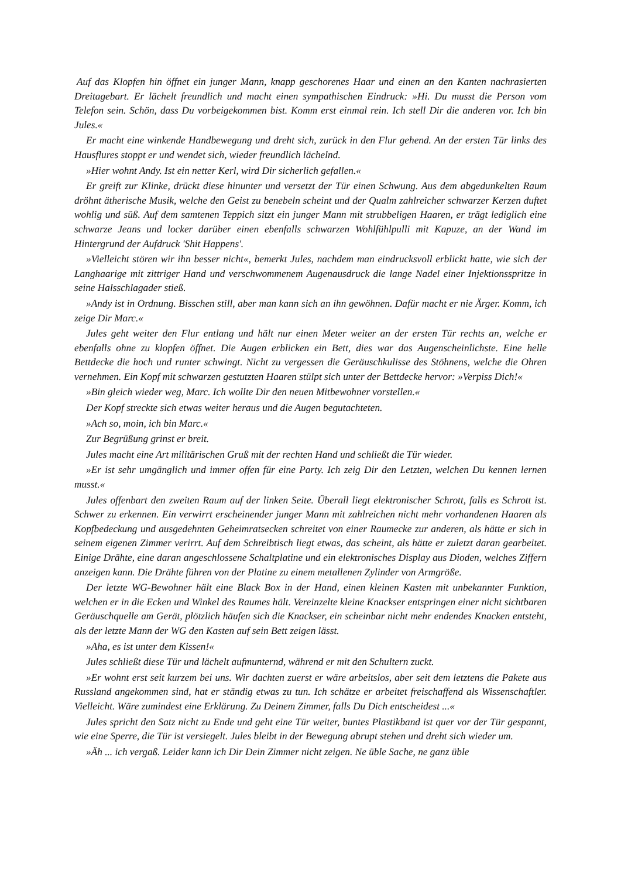Auf das Klopfen hin öffnet ein junger Mann, knapp geschorenes Haar und einen an den Kanten nachrasierten Dreitagebart. Er lächelt freundlich und macht einen sympathischen Eindruck: »Hi. Du musst die Person vom Telefon sein. Schön, dass Du vorbeigekommen bist. Komm erst einmal rein. Ich stell Dir die anderen vor. Ich bin Jules.«
Er macht eine winkende Handbewegung und dreht sich, zurück in den Flur gehend. An der ersten Tür links des Hausflures stoppt er und wendet sich, wieder freundlich lächelnd.
»Hier wohnt Andy. Ist ein netter Kerl, wird Dir sicherlich gefallen.«
Er greift zur Klinke, drückt diese hinunter und versetzt der Tür einen Schwung. Aus dem abgedunkelten Raum dröhnt ätherische Musik, welche den Geist zu benebeln scheint und der Qualm zahlreicher schwarzer Kerzen duftet wohlig und süß. Auf dem samtenen Teppich sitzt ein junger Mann mit strubbeligen Haaren, er trägt lediglich eine schwarze Jeans und locker darüber einen ebenfalls schwarzen Wohlfühlpulli mit Kapuze, an der Wand im Hintergrund der Aufdruck 'Shit Happens'.
»Vielleicht stören wir ihn besser nicht«, bemerkt Jules, nachdem man eindrucksvoll erblickt hatte, wie sich der Langhaarige mit zittriger Hand und verschwommenem Augenausdruck die lange Nadel einer Injektionsspritze in seine Halsschlagader stieß.
»Andy ist in Ordnung. Bisschen still, aber man kann sich an ihn gewöhnen. Dafür macht er nie Ärger. Komm, ich zeige Dir Marc.«
Jules geht weiter den Flur entlang und hält nur einen Meter weiter an der ersten Tür rechts an, welche er ebenfalls ohne zu klopfen öffnet. Die Augen erblicken ein Bett, dies war das Augenscheinlichste. Eine helle Bettdecke die hoch und runter schwingt. Nicht zu vergessen die Geräuschkulisse des Stöhnens, welche die Ohren vernehmen. Ein Kopf mit schwarzen gestutzten Haaren stülpt sich unter der Bettdecke hervor: »Verpiss Dich!«
»Bin gleich wieder weg, Marc. Ich wollte Dir den neuen Mitbewohner vorstellen.«
Der Kopf streckte sich etwas weiter heraus und die Augen begutachteten.
»Ach so, moin, ich bin Marc.«
Zur Begrüßung grinst er breit.
Jules macht eine Art militärischen Gruß mit der rechten Hand und schließt die Tür wieder.
»Er ist sehr umgänglich und immer offen für eine Party. Ich zeig Dir den Letzten, welchen Du kennen lernen musst.«
Jules offenbart den zweiten Raum auf der linken Seite. Überall liegt elektronischer Schrott, falls es Schrott ist. Schwer zu erkennen. Ein verwirrt erscheinender junger Mann mit zahlreichen nicht mehr vorhandenen Haaren als Kopfbedeckung und ausgedehnten Geheimratsecken schreitet von einer Raumecke zur anderen, als hätte er sich in seinem eigenen Zimmer verirrt. Auf dem Schreibtisch liegt etwas, das scheint, als hätte er zuletzt daran gearbeitet. Einige Drähte, eine daran angeschlossene Schaltplatine und ein elektronisches Display aus Dioden, welches Ziffern anzeigen kann. Die Drähte führen von der Platine zu einem metallenen Zylinder von Armgröße.
Der letzte WG-Bewohner hält eine Black Box in der Hand, einen kleinen Kasten mit unbekannter Funktion, welchen er in die Ecken und Winkel des Raumes hält. Vereinzelte kleine Knackser entspringen einer nicht sichtbaren Geräuschquelle am Gerät, plötzlich häufen sich die Knackser, ein scheinbar nicht mehr endendes Knacken entsteht, als der letzte Mann der WG den Kasten auf sein Bett zeigen lässt.
»Aha, es ist unter dem Kissen!«
Jules schließt diese Tür und lächelt aufmunternd, während er mit den Schultern zuckt.
»Er wohnt erst seit kurzem bei uns. Wir dachten zuerst er wäre arbeitslos, aber seit dem letztens die Pakete aus Russland angekommen sind, hat er ständig etwas zu tun. Ich schätze er arbeitet freischaffend als Wissenschaftler. Vielleicht. Wäre zumindest eine Erklärung. Zu Deinem Zimmer, falls Du Dich entscheidest ...«
Jules spricht den Satz nicht zu Ende und geht eine Tür weiter, buntes Plastikband ist quer vor der Tür gespannt, wie eine Sperre, die Tür ist versiegelt. Jules bleibt in der Bewegung abrupt stehen und dreht sich wieder um.
»Äh ... ich vergaß. Leider kann ich Dir Dein Zimmer nicht zeigen. Ne üble Sache, ne ganz üble